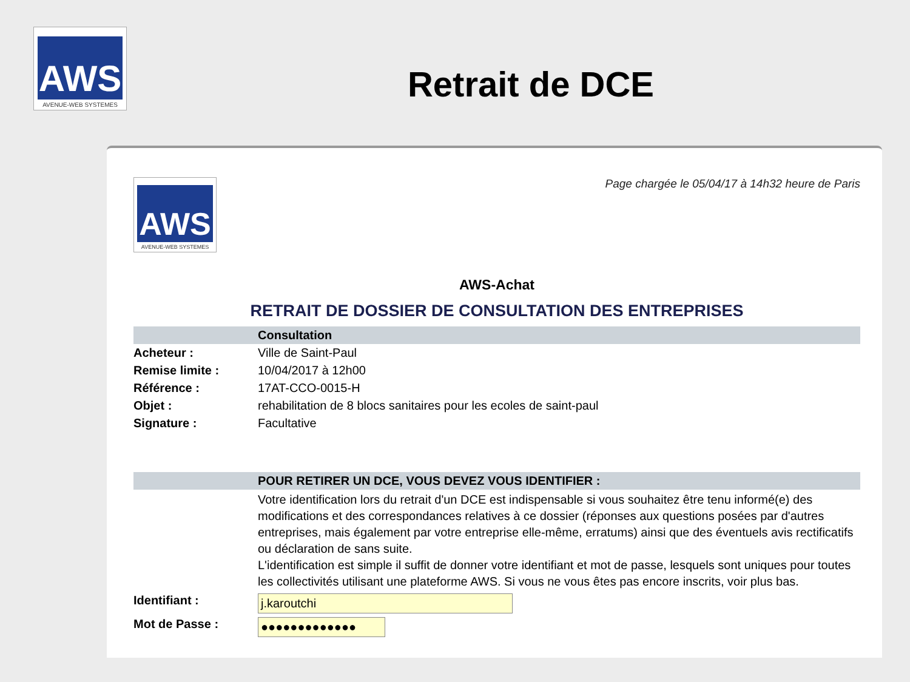AWS
AVENUE-WEB SYSTEMES
Retrait de DCE
AWS
AVENUE-WEB SYSTEMES
Page chargée le 05/04/17 à 14h32 heure de Paris
AWS-Achat
RETRAIT DE DOSSIER DE CONSULTATION DES ENTREPRISES
| | Consultation |
| Acheteur : | Ville de Saint-Paul |
| Remise limite : | 10/04/2017 à 12h00 |
| Référence : | 17AT-CCO-0015-H |
| Objet : | rehabilitation de 8 blocs sanitaires pour les ecoles de saint-paul |
| Signature : | Facultative |
| | POUR RETIRER UN DCE, VOUS DEVEZ VOUS IDENTIFIER : |
| | Votre identification lors du retrait d'un DCE est indispensable si vous souhaitez être tenu informé(e) des modifications et des correspondances relatives à ce dossier (réponses aux questions posées par d'autres entreprises, mais également par votre entreprise elle-même, erratums) ainsi que des éventuels avis rectificatifs ou déclaration de sans suite. L'identification est simple il suffit de donner votre identifiant et mot de passe, lesquels sont uniques pour toutes les collectivités utilisant une plateforme AWS. Si vous ne vous êtes pas encore inscrits, voir plus bas. |
| Identifiant : | j.karoutchi |
| Mot de Passe : | ●●●●●●●●●●●●● |